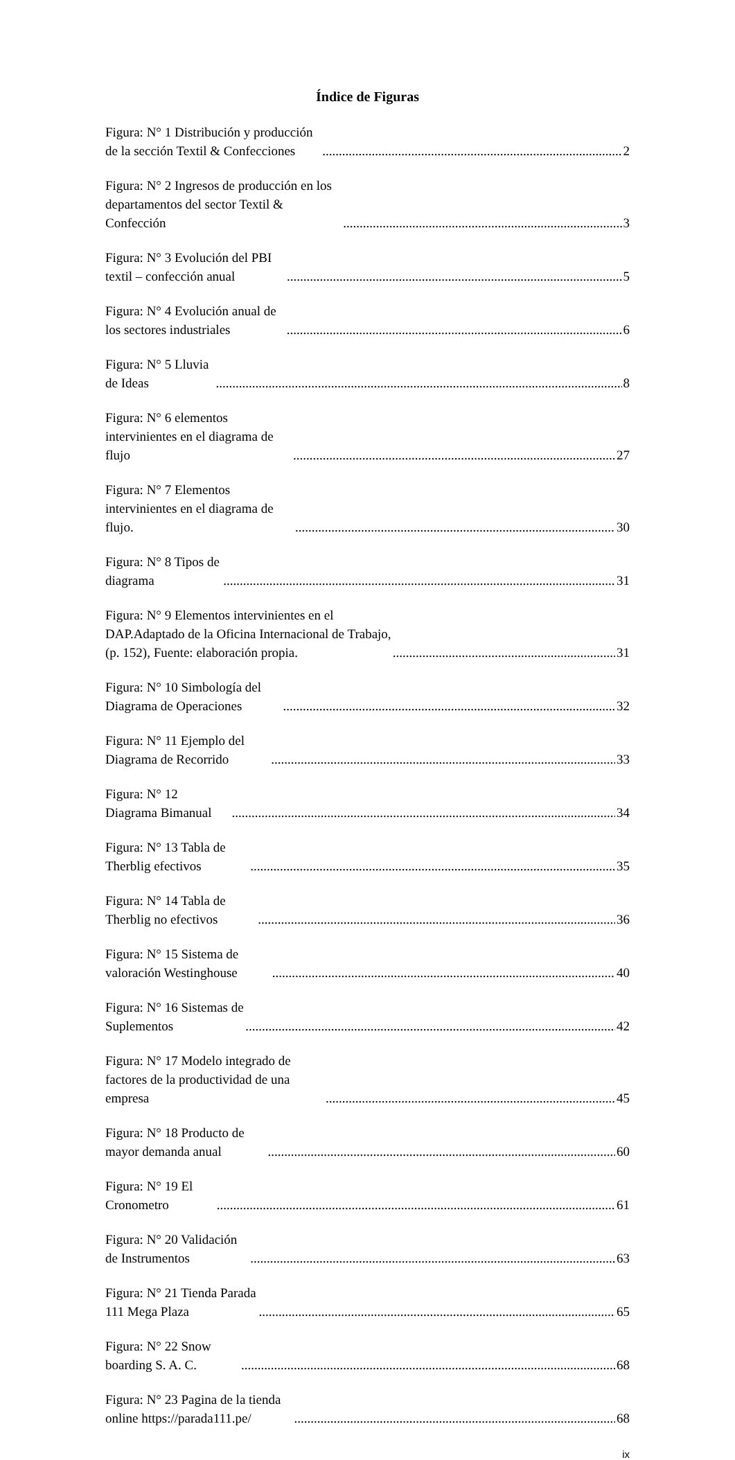Índice de Figuras
Figura: N° 1 Distribución y producción de la sección Textil & Confecciones 2
Figura: N° 2 Ingresos de producción en los departamentos del sector Textil & Confección 3
Figura: N° 3 Evolución del PBI textil – confección anual 5
Figura: N° 4 Evolución anual de los sectores industriales 6
Figura: N° 5 Lluvia de Ideas 8
Figura: N° 6 elementos intervinientes en el diagrama de flujo 27
Figura: N° 7 Elementos intervinientes en el diagrama de flujo. 30
Figura: N° 8 Tipos de diagrama 31
Figura: N° 9 Elementos intervinientes en el DAP.Adaptado de la Oficina Internacional de Trabajo, (p. 152), Fuente: elaboración propia. 31
Figura: N° 10 Simbología del Diagrama de Operaciones 32
Figura: N° 11 Ejemplo del Diagrama de Recorrido 33
Figura: N° 12 Diagrama Bimanual 34
Figura: N° 13 Tabla de Therblig efectivos 35
Figura: N° 14 Tabla de Therblig no efectivos 36
Figura: N° 15 Sistema de valoración Westinghouse 40
Figura: N° 16 Sistemas de Suplementos 42
Figura: N° 17 Modelo integrado de factores de la productividad de una empresa 45
Figura: N° 18 Producto de mayor demanda anual 60
Figura: N° 19 El Cronometro 61
Figura: N° 20 Validación de Instrumentos 63
Figura: N° 21 Tienda Parada 111 Mega Plaza 65
Figura: N° 22 Snow boarding S. A. C. 68
Figura: N° 23 Pagina de la tienda online https://parada111.pe/ 68
ix